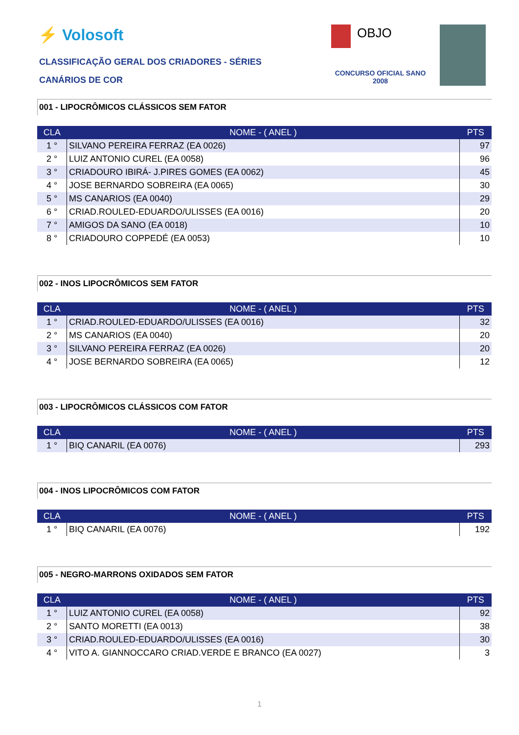⚡ Volosoft OBJO
CLASSIFICAÇÃO GERAL DOS CRIADORES - SÉRIES
CANÁRIOS DE COR
CONCURSO OFICIAL SANO 2008
001 - LIPOCRÔMICOS CLÁSSICOS SEM FATOR
| CLA | NOME - ( ANEL ) | PTS |
| --- | --- | --- |
| 1 ° | SILVANO PEREIRA FERRAZ (EA 0026) | 97 |
| 2 ° | LUIZ ANTONIO CUREL (EA 0058) | 96 |
| 3 ° | CRIADOURO IBIRÁ- J.PIRES GOMES (EA 0062) | 45 |
| 4 ° | JOSE BERNARDO SOBREIRA (EA 0065) | 30 |
| 5 ° | MS CANARIOS (EA 0040) | 29 |
| 6 ° | CRIAD.ROULED-EDUARDO/ULISSES (EA 0016) | 20 |
| 7 ° | AMIGOS DA SANO (EA 0018) | 10 |
| 8 ° | CRIADOURO COPPEDÉ (EA 0053) | 10 |
002 - INOS LIPOCRÔMICOS SEM FATOR
| CLA | NOME - ( ANEL ) | PTS |
| --- | --- | --- |
| 1 ° | CRIAD.ROULED-EDUARDO/ULISSES (EA 0016) | 32 |
| 2 ° | MS CANARIOS (EA 0040) | 20 |
| 3 ° | SILVANO PEREIRA FERRAZ (EA 0026) | 20 |
| 4 ° | JOSE BERNARDO SOBREIRA (EA 0065) | 12 |
003 - LIPOCRÔMICOS CLÁSSICOS COM FATOR
| CLA | NOME - ( ANEL ) | PTS |
| --- | --- | --- |
| 1 ° | BIQ CANARIL (EA 0076) | 293 |
004 - INOS LIPOCRÔMICOS COM FATOR
| CLA | NOME - ( ANEL ) | PTS |
| --- | --- | --- |
| 1 ° | BIQ CANARIL (EA 0076) | 192 |
005 - NEGRO-MARRONS OXIDADOS SEM FATOR
| CLA | NOME - ( ANEL ) | PTS |
| --- | --- | --- |
| 1 ° | LUIZ ANTONIO CUREL (EA 0058) | 92 |
| 2 ° | SANTO MORETTI (EA 0013) | 38 |
| 3 ° | CRIAD.ROULED-EDUARDO/ULISSES (EA 0016) | 30 |
| 4 ° | VITO A. GIANNOCCARO CRIAD.VERDE E BRANCO (EA 0027) | 3 |
1